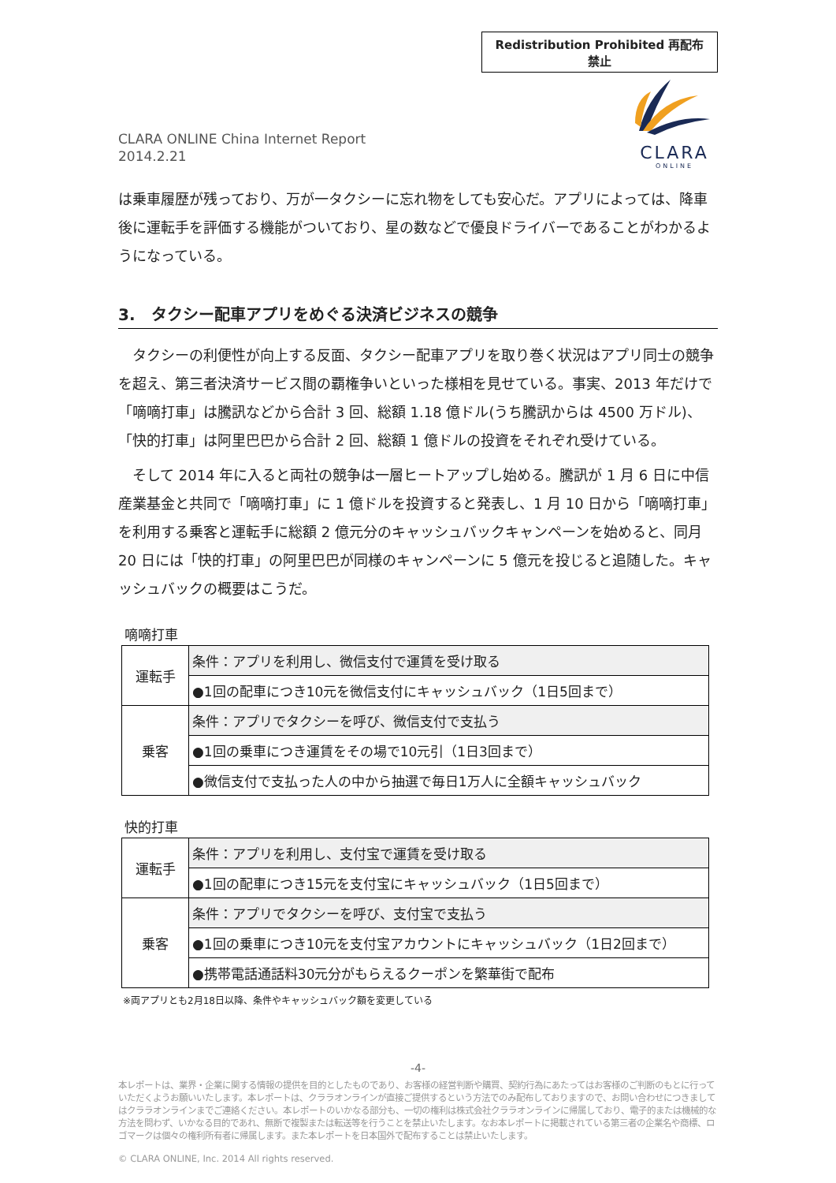Redistribution Prohibited 再配布禁止
CLARA ONLINE China Internet Report
2014.2.21
CLARA
ONLINE
は乗車履歴が残っており、万が一タクシーに忘れ物をしても安心だ。アプリによっては、降車後に運転手を評価する機能がついており、星の数などで優良ドライバーであることがわかるようになっている。
3.　タクシー配車アプリをめぐる決済ビジネスの競争
　タクシーの利便性が向上する反面、タクシー配車アプリを取り巻く状況はアプリ同士の競争を超え、第三者決済サービス間の覇権争いといった様相を見せている。事実、2013 年だけで「嘀嘀打車」は騰訊などから合計 3 回、総額 1.18 億ドル(うち騰訊からは 4500 万ドル)、「快的打車」は阿里巴巴から合計 2 回、総額 1 億ドルの投資をそれぞれ受けている。
　そして 2014 年に入ると両社の競争は一層ヒートアップし始める。騰訊が 1 月 6 日に中信産業基金と共同で「嘀嘀打車」に 1 億ドルを投資すると発表し、1 月 10 日から「嘀嘀打車」を利用する乗客と運転手に総額 2 億元分のキャッシュバックキャンペーンを始めると、同月 20 日には「快的打車」の阿里巴巴が同様のキャンペーンに 5 億元を投じると追随した。キャッシュバックの概要はこうだ。
嘀嘀打車
| 運転手 | 条件：アプリを利用し、微信支付で運賃を受け取る |
| | ●1回の配車につき10元を微信支付にキャッシュバック（1日5回まで） |
| 乗客 | 条件：アプリでタクシーを呼び、微信支付で支払う |
| | ●1回の乗車につき運賃をその場で10元引（1日3回まで） |
| | ●微信支付で支払った人の中から抽選で毎日1万人に全額キャッシュバック |
快的打車
| 運転手 | 条件：アプリを利用し、支付宝で運賃を受け取る |
| | ●1回の配車につき15元を支付宝にキャッシュバック（1日5回まで） |
| 乗客 | 条件：アプリでタクシーを呼び、支付宝で支払う |
| | ●1回の乗車につき10元を支付宝アカウントにキャッシュバック（1日2回まで） |
| | ●携帯電話通話料30元分がもらえるクーポンを繁華街で配布 |
※両アプリとも2月18日以降、条件やキャッシュバック額を変更している
-4-
本レポートは、業界・企業に関する情報の提供を目的としたものであり、お客様の経営判断や購買、契約行為にあたってはお客様のご判断のもとに行っていただくようお願いいたします。本レポートは、クララオンラインが直接ご提供するという方法でのみ配布しておりますので、お問い合わせにつきましてはクララオンラインまでご連絡ください。本レポートのいかなる部分も、一切の権利は株式会社クララオンラインに帰属しており、電子的または機械的な方法を問わず、いかなる目的であれ、無断で複製または転送等を行うことを禁止いたします。なお本レポートに掲載されている第三者の企業名や商標、ロゴマークは個々の権利所有者に帰属します。また本レポートを日本国外で配布することは禁止いたします。
© CLARA ONLINE, Inc. 2014 All rights reserved.